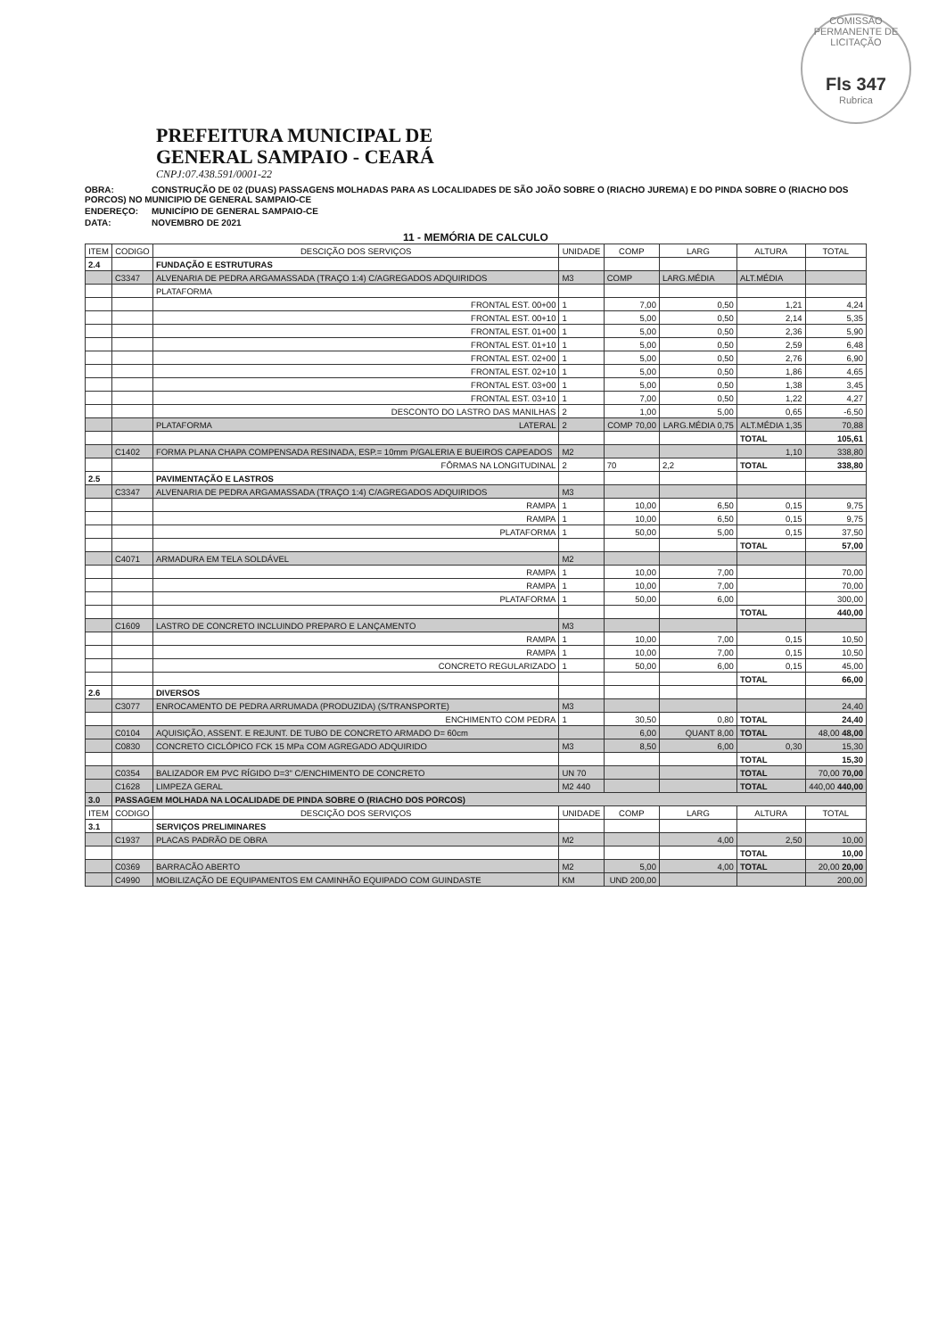COMISSÃO PERMANENTE DE LICITAÇÃO
Fls 347
Rubrica
PREFEITURA MUNICIPAL DE
GENERAL SAMPAIO - CEARÁ
CNPJ:07.438.591/0001-22
OBRA: CONSTRUÇÃO DE 02 (DUAS) PASSAGENS MOLHADAS PARA AS LOCALIDADES DE SÃO JOÃO SOBRE O (RIACHO JUREMA) E DO PINDA SOBRE O (RIACHO DOS PORCOS) NO MUNICIPIO DE GENERAL SAMPAIO-CE
ENDEREÇO: MUNICÍPIO DE GENERAL SAMPAIO-CE
DATA: NOVEMBRO DE 2021
11 - MEMÓRIA DE CALCULO
| ITEM | CODIGO | DESCIÇÃO DOS SERVIÇOS | UNIDADE | COMP | LARG | ALTURA | TOTAL |
| --- | --- | --- | --- | --- | --- | --- | --- |
| 2.4 | | FUNDAÇÃO E ESTRUTURAS | | | | | |
| | C3347 | ALVENARIA DE PEDRA ARGAMASSADA (TRAÇO 1:4) C/AGREGADOS ADQUIRIDOS | M3 | COMP | LARG.MÉDIA | ALT.MÉDIA | |
| | | PLATAFORMA | | | | | |
| | | FRONTAL EST. 00+00 | 1 | 7,00 | 0,50 | 1,21 | 4,24 |
| | | FRONTAL EST. 00+10 | 1 | 5,00 | 0,50 | 2,14 | 5,35 |
| | | FRONTAL EST. 01+00 | 1 | 5,00 | 0,50 | 2,36 | 5,90 |
| | | FRONTAL EST. 01+10 | 1 | 5,00 | 0,50 | 2,59 | 6,48 |
| | | FRONTAL EST. 02+00 | 1 | 5,00 | 0,50 | 2,76 | 6,90 |
| | | FRONTAL EST. 02+10 | 1 | 5,00 | 0,50 | 1,86 | 4,65 |
| | | FRONTAL EST. 03+00 | 1 | 5,00 | 0,50 | 1,38 | 3,45 |
| | | FRONTAL EST. 03+10 | 1 | 7,00 | 0,50 | 1,22 | 4,27 |
| | | DESCONTO DO LASTRO DAS MANILHAS | 2 | 1,00 | 5,00 | 0,65 | -6,50 |
| | | PLATAFORMA LATERAL | 2 | COMP 70,00 | LARG.MÉDIA 0,75 | ALT.MÉDIA 1,35 | 70,88 |
| | | | | | | TOTAL | 105,61 |
| | C1402 | FORMA PLANA CHAPA COMPENSADA RESINADA, ESP.= 10mm P/GALERIA E BUEIROS CAPEADOS | M2 | | | 1,10 | 338,80 |
| | | FÔRMAS NA LONGITUDINAL | 2 | 70 | 2,2 | TOTAL | 338,80 |
| 2.5 | | PAVIMENTAÇÃO E LASTROS | | | | | |
| | C3347 | ALVENARIA DE PEDRA ARGAMASSADA (TRAÇO 1:4) C/AGREGADOS ADQUIRIDOS | M3 | | | | |
| | | RAMPA | 1 | 10,00 | 6,50 | 0,15 | 9,75 |
| | | RAMPA | 1 | 10,00 | 6,50 | 0,15 | 9,75 |
| | | PLATAFORMA | 1 | 50,00 | 5,00 | 0,15 | 37,50 |
| | | | | | | TOTAL | 57,00 |
| | C4071 | ARMADURA EM TELA SOLDÁVEL | M2 | | | | |
| | | RAMPA | 1 | 10,00 | 7,00 | | 70,00 |
| | | RAMPA | 1 | 10,00 | 7,00 | | 70,00 |
| | | PLATAFORMA | 1 | 50,00 | 6,00 | | 300,00 |
| | | | | | | TOTAL | 440,00 |
| | C1609 | LASTRO DE CONCRETO INCLUINDO PREPARO E LANÇAMENTO | M3 | | | | |
| | | RAMPA | 1 | 10,00 | 7,00 | 0,15 | 10,50 |
| | | RAMPA | 1 | 10,00 | 7,00 | 0,15 | 10,50 |
| | | CONCRETO REGULARIZADO | 1 | 50,00 | 6,00 | 0,15 | 45,00 |
| | | | | | | TOTAL | 66,00 |
| 2.6 | | DIVERSOS | | | | | |
| | C3077 | ENROCAMENTO DE PEDRA ARRUMADA (PRODUZIDA) (S/TRANSPORTE) | M3 | | | | 24,40 |
| | | ENCHIMENTO COM PEDRA | 1 | 30,50 | 0,80 | TOTAL | 24,40 |
| | C0104 | AQUISIÇÃO, ASSENT. E REJUNT. DE TUBO DE CONCRETO ARMADO D= 60cm | | 6,00 | QUANT 8,00 | TOTAL | 48,00 48,00 |
| | C0830 | CONCRETO CICLÓPICO FCK 15 MPa COM AGREGADO ADQUIRIDO | M3 | 8,50 | 6,00 | 0,30 | 15,30 |
| | | | | | | TOTAL | 15,30 |
| | C0354 | BALIZADOR EM PVC RÍGIDO D=3" C/ENCHIMENTO DE CONCRETO | UN 70 | | | TOTAL | 70,00 70,00 |
| | C1628 | LIMPEZA GERAL | M2 440 | | | TOTAL | 440,00 440,00 |
| 3.0 | PASSAGEM MOLHADA NA LOCALIDADE DE PINDA SOBRE O (RIACHO DOS PORCOS) | | | | | | |
| ITEM | CODIGO | DESCIÇÃO DOS SERVIÇOS | UNIDADE | COMP | LARG | ALTURA | TOTAL |
| 3.1 | | SERVIÇOS PRELIMINARES | | | | | |
| | C1937 | PLACAS PADRÃO DE OBRA | M2 | | 4,00 | 2,50 | 10,00 |
| | | | | | | TOTAL | 10,00 |
| | C0369 | BARRACÃO ABERTO | M2 | 5,00 | 4,00 | TOTAL | 20,00 20,00 |
| | C4990 | MOBILIZAÇÃO DE EQUIPAMENTOS EM CAMINHÃO EQUIPADO COM GUINDASTE | KM | UND 200,00 | | | 200,00 |